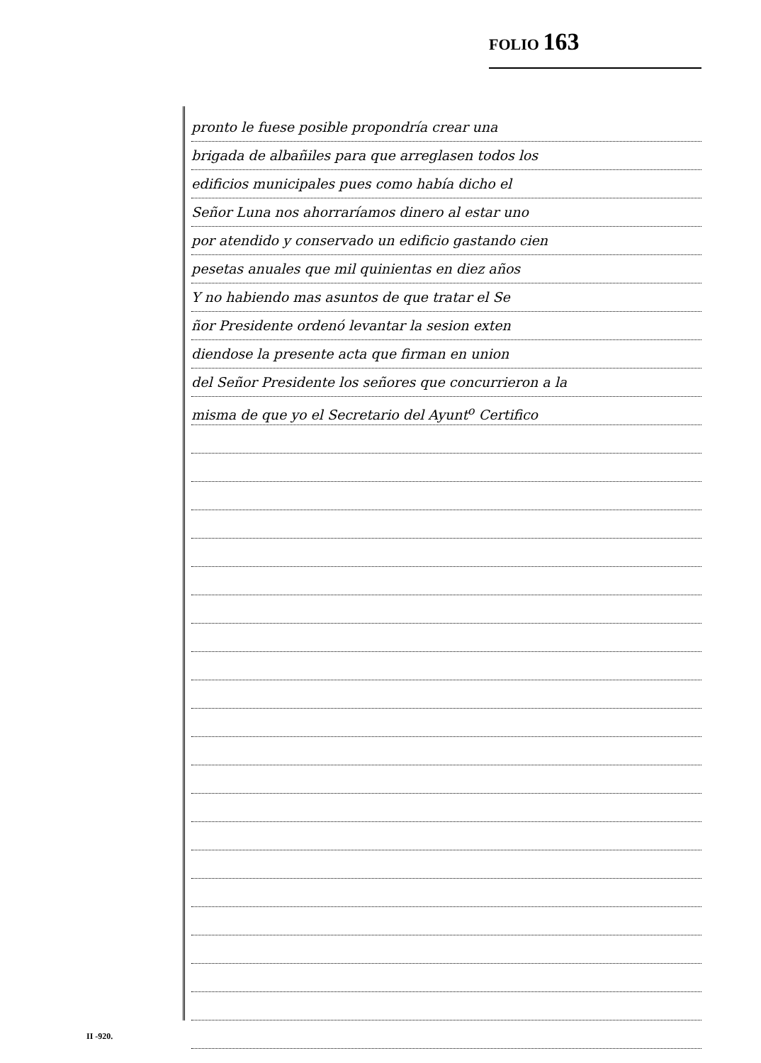FOLIO 163
pronto le fuese posible propondría crear una
brigada de albañiles para que arreglasen todos los
edificios municipales pues como había dicho el
Señor Luna nos ahorraríamos dinero al estar uno
por atendido y conservado un edificio gastando cien
pesetas anuales que mil quinientas en diez años
Y no habiendo mas asuntos de que tratar el Se
ñor Presidente ordenó levantar la sesion exten
diendose la presente acta que firman en union
del Señor Presidente los señores que concurrieron a la
misma de que yo el Secretario del Ayunt<sup>o</sup> Certifico
II -920.